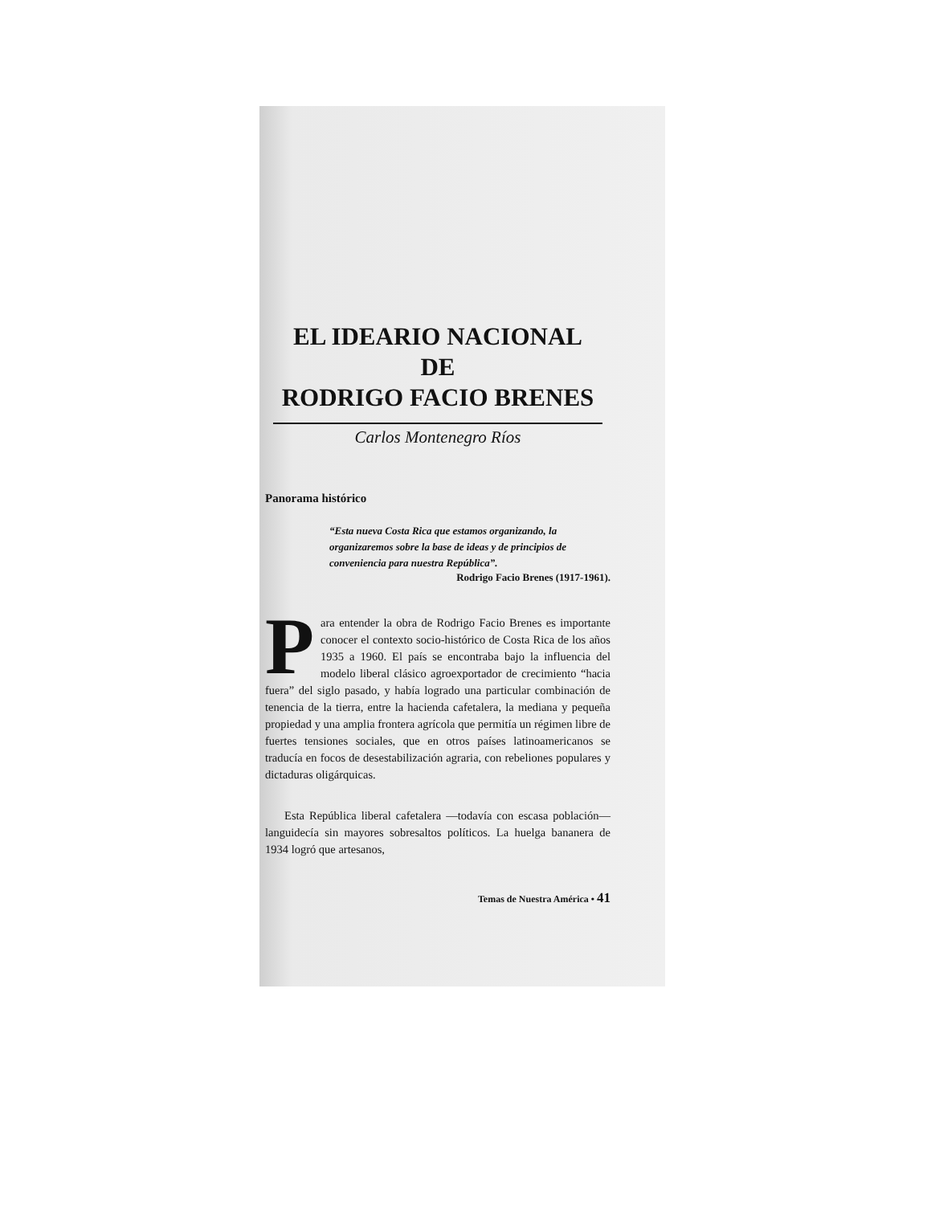EL IDEARIO NACIONAL
DE
RODRIGO FACIO BRENES
Carlos Montenegro Ríos
Panorama histórico
“Esta nueva Costa Rica que estamos organizando, la organizaremos sobre la base de ideas y de principios de conveniencia para nuestra República”.
Rodrigo Facio Brenes (1917-1961).
Para entender la obra de Rodrigo Facio Brenes es importante conocer el contexto socio-histórico de Costa Rica de los años 1935 a 1960. El país se encontraba bajo la influencia del modelo liberal clásico agroexportador de crecimiento “hacia fuera” del siglo pasado, y había logrado una particular combinación de tenencia de la tierra, entre la hacienda cafetalera, la mediana y pequeña propiedad y una amplia frontera agrícola que permitía un régimen libre de fuertes tensiones sociales, que en otros países latinoamericanos se traducía en focos de desestabilización agraria, con rebeliones populares y dictaduras oligárquicas.
Esta República liberal cafetalera —todavía con escasa población— languidecía sin mayores sobresaltos políticos. La huelga bananera de 1934 logró que artesanos,
Temas de Nuestra América • 41